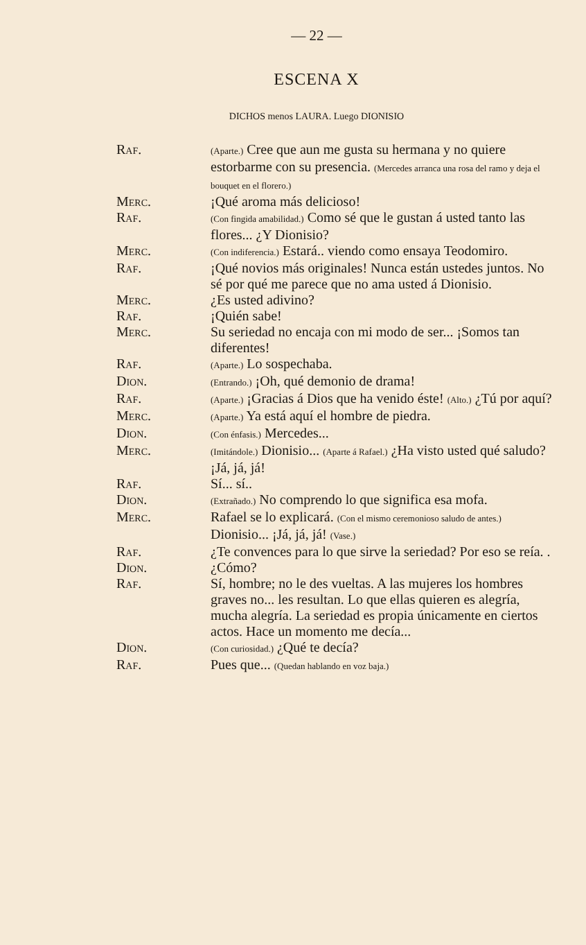— 22 —
ESCENA X
DICHOS menos LAURA. Luego DIONISIO
Raf.
(Aparte.) Cree que aun me gusta su hermana y no quiere estorbarme con su presencia. (Mercedes arranca una rosa del ramo y deja el bouquet en el florero.)
Merc. ¡Qué aroma más delicioso!
Raf.
(Con fingida amabilidad.) Como sé que le gustan á usted tanto las flores... ¿Y Dionisio?
Merc.
(Con indiferencia.) Estará.. viendo como ensaya Teodomiro.
Raf. ¡Qué novios más originales! Nunca están ustedes juntos. No sé por qué me parece que no ama usted á Dionisio.
Merc. ¿Es usted adivino?
Raf. ¡Quién sabe!
Merc. Su seriedad no encaja con mi modo de ser... ¡Somos tan diferentes!
Raf.
(Aparte.) Lo sospechaba.
Dion.
(Entrando.) ¡Oh, qué demonio de drama!
Raf.
(Aparte.) ¡Gracias á Dios que ha venido éste! (Alto.) ¿Tú por aquí?
Merc.
(Aparte.) Ya está aquí el hombre de piedra.
Dion.
(Con énfasis.) Mercedes...
Merc.
(Imitándole.) Dionisio... (Aparte á Rafael.) ¿Ha visto usted qué saludo? ¡Já, já, já!
Raf. Sí... sí..
Dion.
(Extrañado.) No comprendo lo que significa esa mofa.
Merc. Rafael se lo explicará. (Con el mismo ceremonioso saludo de antes.) Dionisio... ¡Já, já, já! (Vase.)
Raf. ¿Te convences para lo que sirve la seriedad? Por eso se reía. .
Dion. ¿Cómo?
Raf. Sí, hombre; no le des vueltas. A las mujeres los hombres graves no... les resultan. Lo que ellas quieren es alegría, mucha alegría. La seriedad es propia únicamente en ciertos actos. Hace un momento me decía...
Dion.
(Con curiosidad.) ¿Qué te decía?
Raf. Pues que... (Quedan hablando en voz baja.)